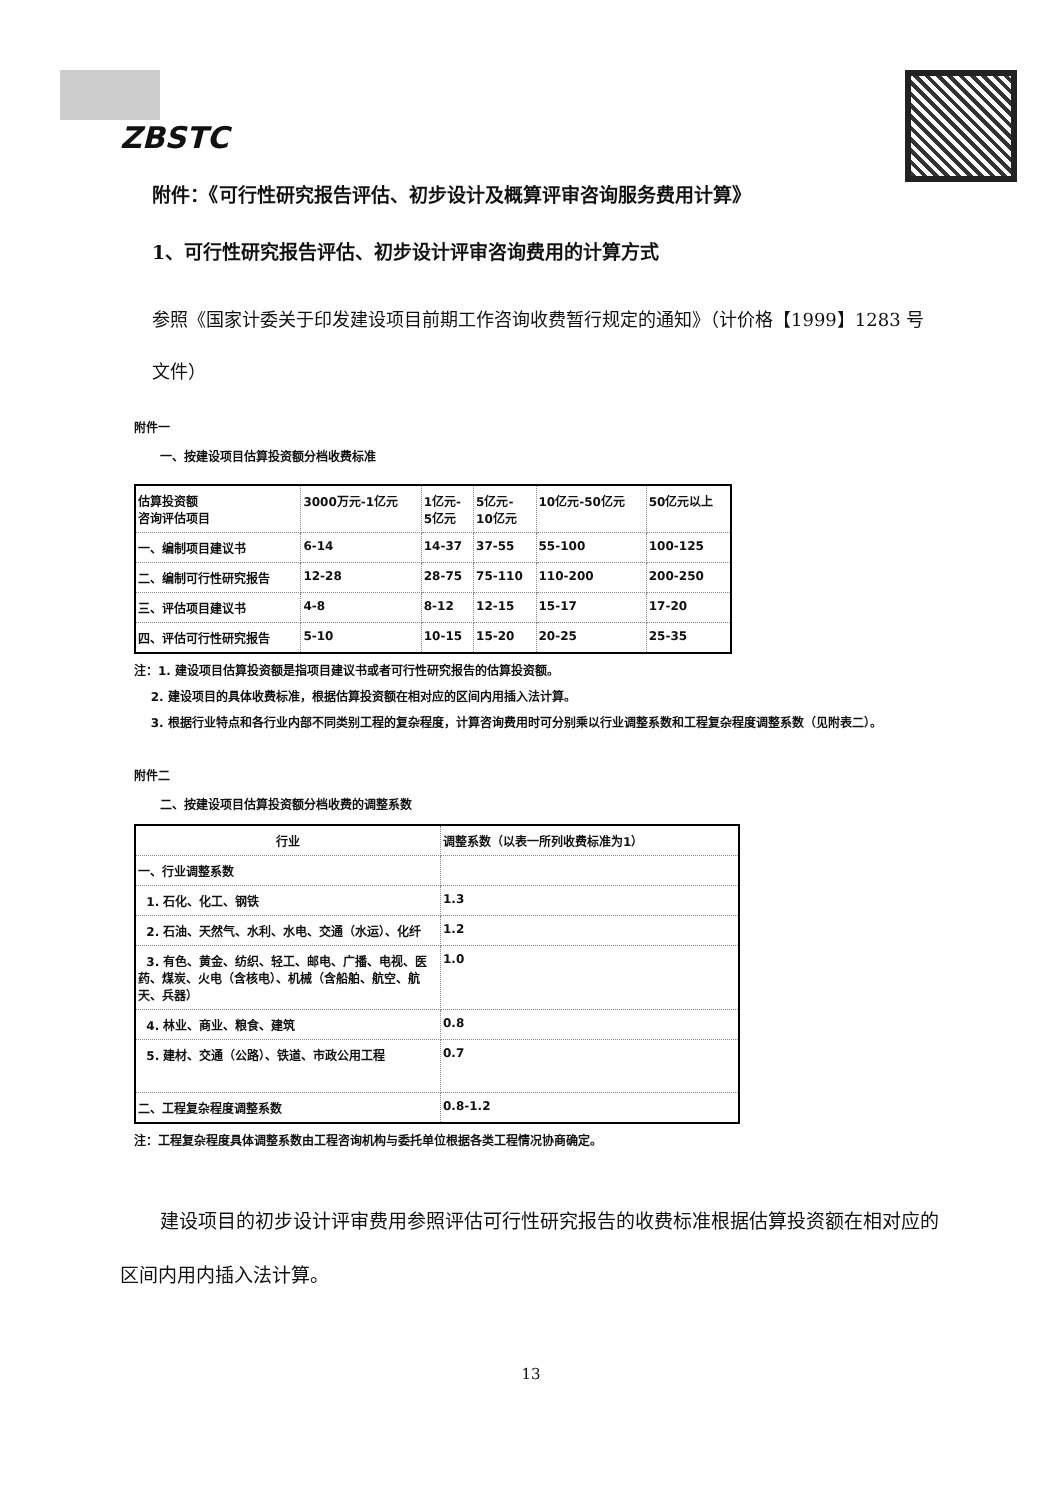ZBSTC
附件：《可行性研究报告评估、初步设计及概算评审咨询服务费用计算》
1、可行性研究报告评估、初步设计评审咨询费用的计算方式
参照《国家计委关于印发建设项目前期工作咨询收费暂行规定的通知》（计价格【1999】1283 号文件）
附件一
一、按建设项目估算投资额分档收费标准
| 估算投资额 咨询评估项目 | 3000万元-1亿元 | 1亿元- 5亿元 | 5亿元- 10亿元 | 10亿元-50亿元 | 50亿元以上 |
| --- | --- | --- | --- | --- | --- |
| 一、编制项目建议书 | 6-14 | 14-37 | 37-55 | 55-100 | 100-125 |
| 二、编制可行性研究报告 | 12-28 | 28-75 | 75-110 | 110-200 | 200-250 |
| 三、评估项目建议书 | 4-8 | 8-12 | 12-15 | 15-17 | 17-20 |
| 四、评估可行性研究报告 | 5-10 | 10-15 | 15-20 | 20-25 | 25-35 |
注：1. 建设项目估算投资额是指项目建议书或者可行性研究报告的估算投资额。
2. 建设项目的具体收费标准，根据估算投资额在相对应的区间内用插入法计算。
3. 根据行业特点和各行业内部不同类别工程的复杂程度，计算咨询费用时可分别乘以行业调整系数和工程复杂程度调整系数（见附表二）。
附件二
二、按建设项目估算投资额分档收费的调整系数
| 行业 | 调整系数（以表一所列收费标准为1） |
| --- | --- |
| 一、行业调整系数 | |
| 1. 石化、化工、钢铁 | 1.3 |
| 2. 石油、天然气、水利、水电、交通（水运）、化纤 | 1.2 |
| 3. 有色、黄金、纺织、轻工、邮电、广播、电视、医药、煤炭、火电（含核电）、机械（含船舶、航空、航天、兵器） | 1.0 |
| 4. 林业、商业、粮食、建筑 | 0.8 |
| 5. 建材、交通（公路）、铁道、市政公用工程 | 0.7 |
| 二、工程复杂程度调整系数 | 0.8-1.2 |
注：工程复杂程度具体调整系数由工程咨询机构与委托单位根据各类工程情况协商确定。
建设项目的初步设计评审费用参照评估可行性研究报告的收费标准根据估算投资额在相对应的区间内用内插入法计算。
13